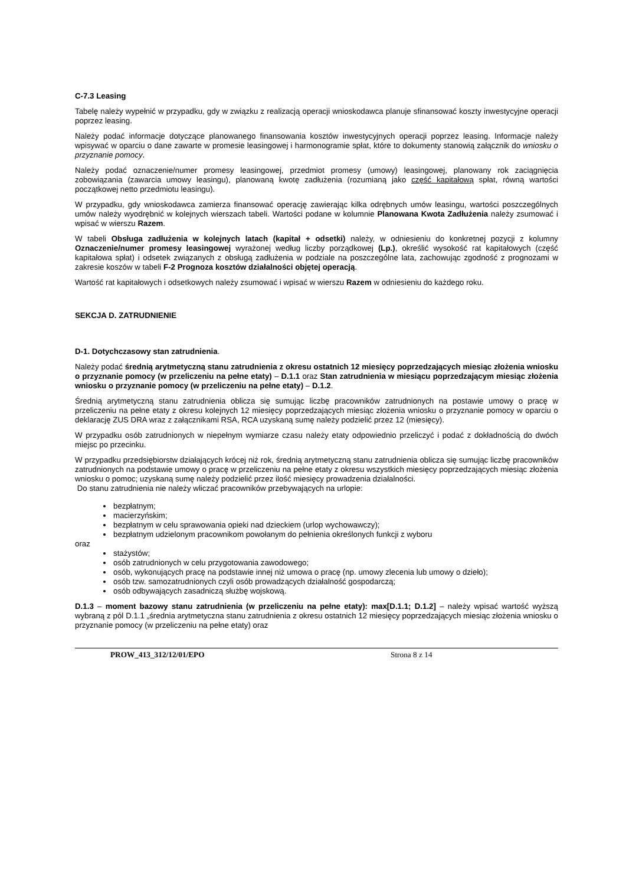C-7.3 Leasing
Tabelę należy wypełnić w przypadku, gdy w związku z realizacją operacji wnioskodawca planuje sfinansować koszty inwestycyjne operacji poprzez leasing.
Należy podać informacje dotyczące planowanego finansowania kosztów inwestycyjnych operacji poprzez leasing. Informacje należy wpisywać w oparciu o dane zawarte w promesie leasingowej i harmonogramie spłat, które to dokumenty stanowią załącznik do wniosku o przyznanie pomocy.
Należy podać oznaczenie/numer promesy leasingowej, przedmiot promesy (umowy) leasingowej, planowany rok zaciągnięcia zobowiązania (zawarcia umowy leasingu), planowaną kwotę zadłużenia (rozumianą jako część kapitałową spłat, równą wartości początkowej netto przedmiotu leasingu).
W przypadku, gdy wnioskodawca zamierza finansować operację zawierając kilka odrębnych umów leasingu, wartości poszczególnych umów należy wyodrębnić w kolejnych wierszach tabeli. Wartości podane w kolumnie Planowana Kwota Zadłużenia należy zsumować i wpisać w wierszu Razem.
W tabeli Obsługa zadłużenia w kolejnych latach (kapitał + odsetki) należy, w odniesieniu do konkretnej pozycji z kolumny Oznaczenie/numer promesy leasingowej wyrażonej według liczby porządkowej (Lp.), określić wysokość rat kapitałowych (część kapitałowa spłat) i odsetek związanych z obsługą zadłużenia w podziale na poszczególne lata, zachowując zgodność z prognozami w zakresie koszów w tabeli F-2 Prognoza kosztów działalności objętej operacją.
Wartość rat kapitałowych i odsetkowych należy zsumować i wpisać w wierszu Razem w odniesieniu do każdego roku.
SEKCJA D. ZATRUDNIENIE
D-1. Dotychczasowy stan zatrudnienia.
Należy podać średnią arytmetyczną stanu zatrudnienia z okresu ostatnich 12 miesięcy poprzedzających miesiąc złożenia wniosku o przyznanie pomocy (w przeliczeniu na pełne etaty) – D.1.1 oraz Stan zatrudnienia w miesiącu poprzedzającym miesiąc złożenia wniosku o przyznanie pomocy (w przeliczeniu na pełne etaty) – D.1.2.
Średnią arytmetyczną stanu zatrudnienia oblicza się sumując liczbę pracowników zatrudnionych na postawie umowy o pracę w przeliczeniu na pełne etaty z okresu kolejnych 12 miesięcy poprzedzających miesiąc złożenia wniosku o przyznanie pomocy w oparciu o deklarację ZUS DRA wraz z załącznikami RSA, RCA uzyskaną sumę należy podzielić przez 12 (miesięcy).
W przypadku osób zatrudnionych w niepełnym wymiarze czasu należy etaty odpowiednio przeliczyć i podać z dokładnością do dwóch miejsc po przecinku.
W przypadku przedsiębiorstw działających krócej niż rok, średnią arytmetyczną stanu zatrudnienia oblicza się sumując liczbę pracowników zatrudnionych na podstawie umowy o pracę w przeliczeniu na pełne etaty z okresu wszystkich miesięcy poprzedzających miesiąc złożenia wniosku o pomoc; uzyskaną sumę należy podzielić przez ilość miesięcy prowadzenia działalności.
Do stanu zatrudnienia nie należy wliczać pracowników przebywających na urlopie:
bezpłatnym;
macierzyńskim;
bezpłatnym w celu sprawowania opieki nad dzieckiem (urlop wychowawczy);
bezpłatnym udzielonym pracownikom powołanym do pełnienia określonych funkcji z wyboru
oraz
stażystów;
osób zatrudnionych w celu przygotowania zawodowego;
osób, wykonujących pracę na podstawie innej niż umowa o pracę (np. umowy zlecenia lub umowy o dzieło);
osób tzw. samozatrudnionych czyli osób prowadzących działalność gospodarczą;
osób odbywających zasadniczą służbę wojskową.
D.1.3 – moment bazowy stanu zatrudnienia (w przeliczeniu na pełne etaty): max[D.1.1; D.1.2] – należy wpisać wartość wyższą wybraną z pól D.1.1 „średnia arytmetyczna stanu zatrudnienia z okresu ostatnich 12 miesięcy poprzedzających miesiąc złożenia wniosku o przyznanie pomocy (w przeliczeniu na pełne etaty) oraz
PROW_413_312/12/01/EPO Strona 8 z 14